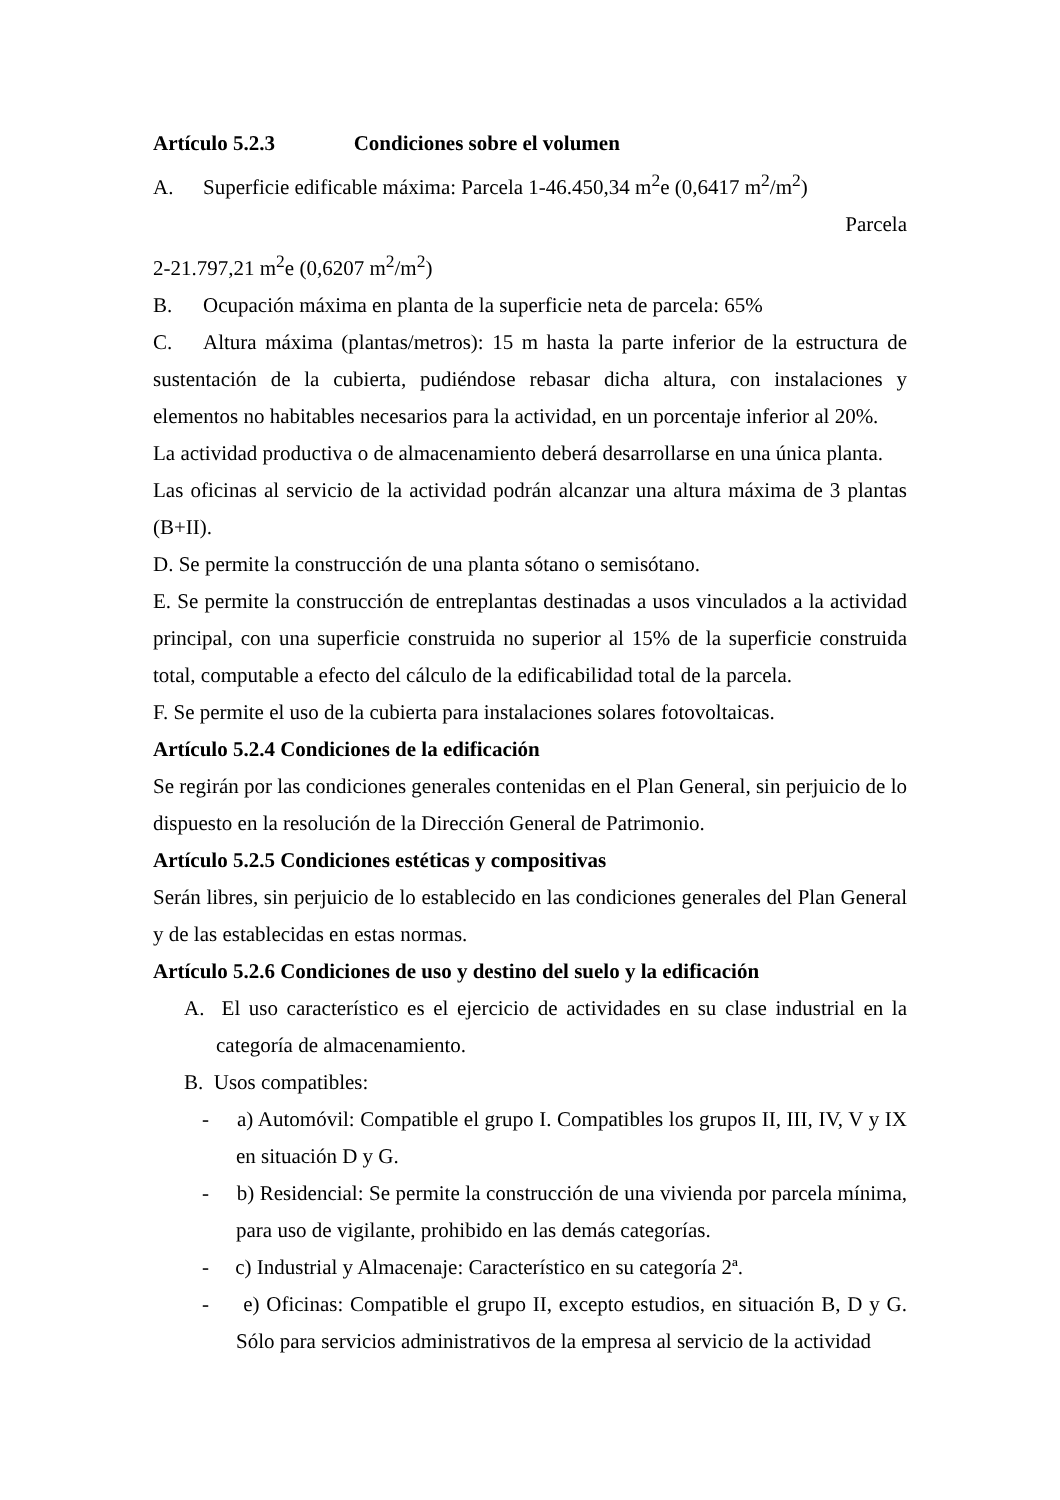Artículo 5.2.3 Condiciones sobre el volumen
A. Superficie edificable máxima: Parcela 1-46.450,34 m<sup>2</sup>e (0,6417 m<sup>2</sup>/m<sup>2</sup>)
Parcela
2-21.797,21 m<sup>2</sup>e (0,6207 m<sup>2</sup>/m<sup>2</sup>)
B. Ocupación máxima en planta de la superficie neta de parcela: 65%
C. Altura máxima (plantas/metros): 15 m hasta la parte inferior de la estructura de sustentación de la cubierta, pudiéndose rebasar dicha altura, con instalaciones y elementos no habitables necesarios para la actividad, en un porcentaje inferior al 20%.
La actividad productiva o de almacenamiento deberá desarrollarse en una única planta.
Las oficinas al servicio de la actividad podrán alcanzar una altura máxima de 3 plantas (B+II).
D. Se permite la construcción de una planta sótano o semisótano.
E. Se permite la construcción de entreplantas destinadas a usos vinculados a la actividad principal, con una superficie construida no superior al 15% de la superficie construida total, computable a efecto del cálculo de la edificabilidad total de la parcela.
F. Se permite el uso de la cubierta para instalaciones solares fotovoltaicas.
Artículo 5.2.4 Condiciones de la edificación
Se regirán por las condiciones generales contenidas en el Plan General, sin perjuicio de lo dispuesto en la resolución de la Dirección General de Patrimonio.
Artículo 5.2.5 Condiciones estéticas y compositivas
Serán libres, sin perjuicio de lo establecido en las condiciones generales del Plan General y de las establecidas en estas normas.
Artículo 5.2.6 Condiciones de uso y destino del suelo y la edificación
A. El uso característico es el ejercicio de actividades en su clase industrial en la categoría de almacenamiento.
B. Usos compatibles:
- a) Automóvil: Compatible el grupo I. Compatibles los grupos II, III, IV, V y IX en situación D y G.
- b) Residencial: Se permite la construcción de una vivienda por parcela mínima, para uso de vigilante, prohibido en las demás categorías.
- c) Industrial y Almacenaje: Característico en su categoría 2ª.
- e) Oficinas: Compatible el grupo II, excepto estudios, en situación B, D y G. Sólo para servicios administrativos de la empresa al servicio de la actividad